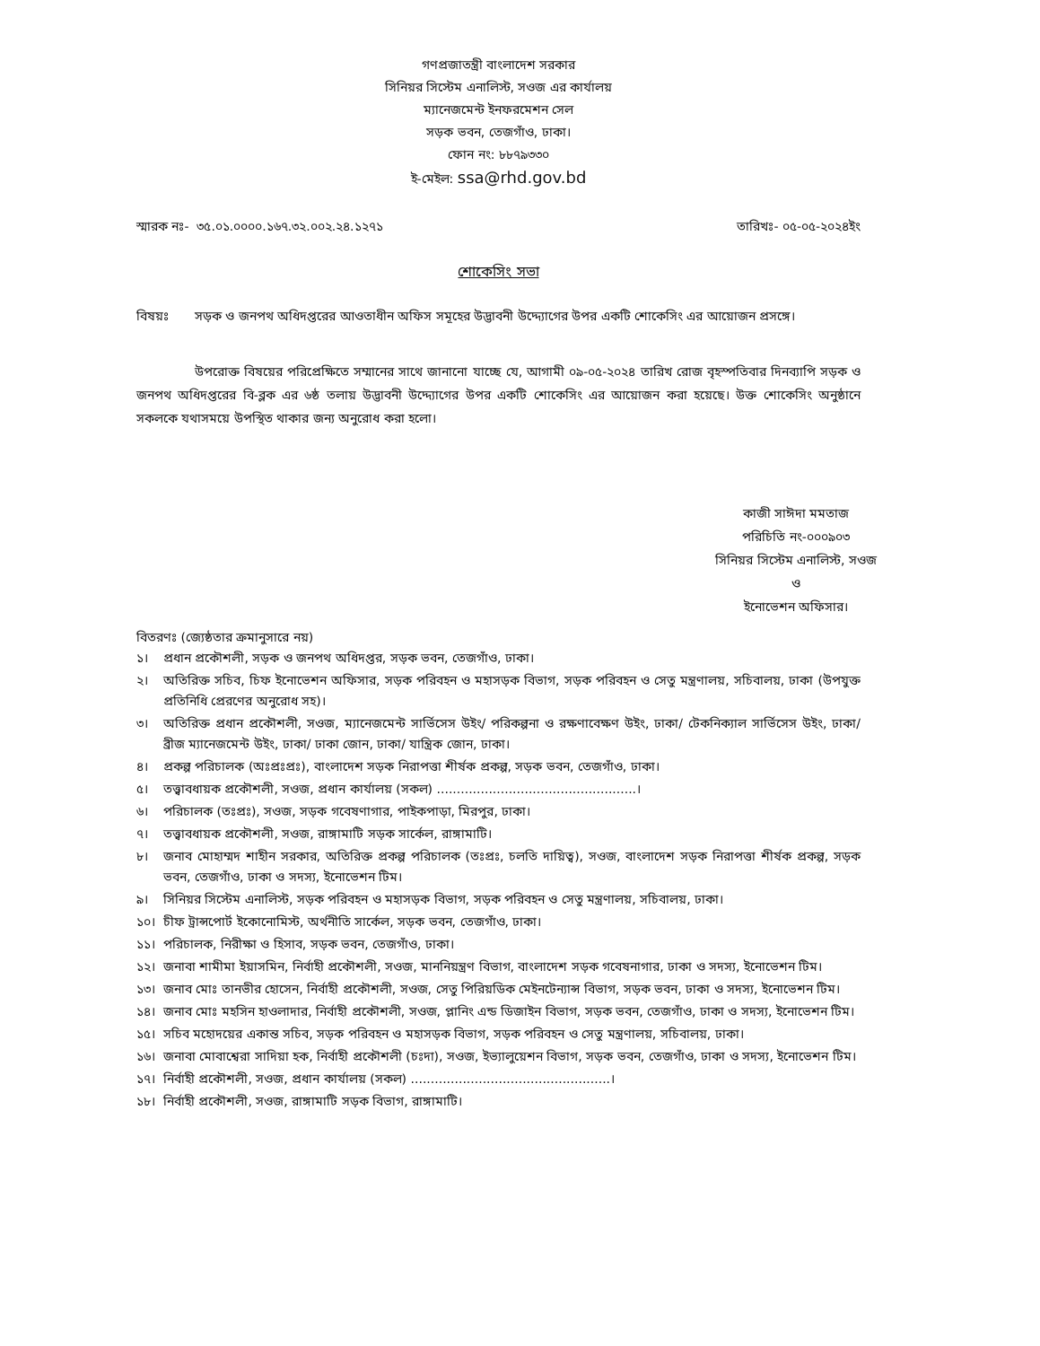গণপ্রজাতন্ত্রী বাংলাদেশ সরকার
সিনিয়র সিস্টেম এনালিস্ট, সওজ এর কার্যালয়
ম্যানেজমেন্ট ইনফরমেশন সেল
সড়ক ভবন, তেজগাঁও, ঢাকা।
ফোন নং: ৮৮৭৯৩৩০
ই-মেইল: ssa@rhd.gov.bd
স্মারক নঃ- ৩৫.০১.০০০০.১৬৭.৩২.০০২.২৪.১২৭১ তারিখঃ- ০৫-০৫-২০২৪ইং
শোকেসিং সভা
বিষয়ঃ সড়ক ও জনপথ অধিদপ্তরের আওতাধীন অফিস সমূহের উদ্ভাবনী উদ্দ্যোগের উপর একটি শোকেসিং এর আয়োজন প্রসঙ্গে।
উপরোক্ত বিষয়ের পরিপ্রেক্ষিতে সম্মানের সাথে জানানো যাচ্ছে যে, আগামী ০৯-০৫-২০২৪ তারিখ রোজ বৃহস্পতিবার দিনব্যাপি সড়ক ও জনপথ অধিদপ্তরের বি-ব্লক এর ৬ষ্ঠ তলায় উদ্ভাবনী উদ্দ্যোগের উপর একটি শোকেসিং এর আয়োজন করা হয়েছে। উক্ত শোকেসিং অনুষ্ঠানে সকলকে যথাসময়ে উপস্থিত থাকার জন্য অনুরোধ করা হলো।
কাজী সাঈদা মমতাজ
পরিচিতি নং-০০০৯০৩
সিনিয়র সিস্টেম এনালিস্ট, সওজ
ও
ইনোভেশন অফিসার।
বিতরণঃ (জ্যেষ্ঠতার ক্রমানুসারে নয়)
১। প্রধান প্রকৌশলী, সড়ক ও জনপথ অধিদপ্তর, সড়ক ভবন, তেজগাঁও, ঢাকা।
২। অতিরিক্ত সচিব, চিফ ইনোভেশন অফিসার, সড়ক পরিবহন ও মহাসড়ক বিভাগ, সড়ক পরিবহন ও সেতু মন্ত্রণালয়, সচিবালয়, ঢাকা (উপযুক্ত প্রতিনিধি প্রেরণের অনুরোধ সহ)।
৩। অতিরিক্ত প্রধান প্রকৌশলী, সওজ, ম্যানেজমেন্ট সার্ভিসেস উইং/ পরিকল্পনা ও রক্ষণাবেক্ষণ উইং, ঢাকা/ টেকনিক্যাল সার্ভিসেস উইং, ঢাকা/ ব্রীজ ম্যানেজমেন্ট উইং, ঢাকা/ ঢাকা জোন, ঢাকা/ যান্ত্রিক জোন, ঢাকা।
৪। প্রকল্প পরিচালক (অঃপ্রঃপ্রঃ), বাংলাদেশ সড়ক নিরাপত্তা শীর্ষক প্রকল্প, সড়ক ভবন, তেজগাঁও, ঢাকা।
৫। তত্ত্বাবধায়ক প্রকৌশলী, সওজ, প্রধান কার্যালয় (সকল) ..................................................।
৬। পরিচালক (তঃপ্রঃ), সওজ, সড়ক গবেষণাগার, পাইকপাড়া, মিরপুর, ঢাকা।
৭। তত্ত্বাবধায়ক প্রকৌশলী, সওজ, রাঙ্গামাটি সড়ক সার্কেল, রাঙ্গামাটি।
৮। জনাব মোহাম্মদ শাহীন সরকার, অতিরিক্ত প্রকল্প পরিচালক (তঃপ্রঃ, চলতি দায়িত্ব), সওজ, বাংলাদেশ সড়ক নিরাপত্তা শীর্ষক প্রকল্প, সড়ক ভবন, তেজগাঁও, ঢাকা ও সদস্য, ইনোভেশন টিম।
৯। সিনিয়র সিস্টেম এনালিস্ট, সড়ক পরিবহন ও মহাসড়ক বিভাগ, সড়ক পরিবহন ও সেতু মন্ত্রণালয়, সচিবালয়, ঢাকা।
১০। চীফ ট্রান্সপোর্ট ইকোনোমিস্ট, অর্থনীতি সার্কেল, সড়ক ভবন, তেজগাঁও, ঢাকা।
১১। পরিচালক, নিরীক্ষা ও হিসাব, সড়ক ভবন, তেজগাঁও, ঢাকা।
১২। জনাবা শামীমা ইয়াসমিন, নির্বাহী প্রকৌশলী, সওজ, মাননিয়ন্ত্রণ বিভাগ, বাংলাদেশ সড়ক গবেষনাগার, ঢাকা ও সদস্য, ইনোভেশন টিম।
১৩। জনাব মোঃ তানভীর হোসেন, নির্বাহী প্রকৌশলী, সওজ, সেতু পিরিয়ডিক মেইনটেন্যান্স বিভাগ, সড়ক ভবন, ঢাকা ও সদস্য, ইনোভেশন টিম।
১৪। জনাব মোঃ মহসিন হাওলাদার, নির্বাহী প্রকৌশলী, সওজ, প্লানিং এন্ড ডিজাইন বিভাগ, সড়ক ভবন, তেজগাঁও, ঢাকা ও সদস্য, ইনোভেশন টিম।
১৫। সচিব মহোদয়ের একান্ত সচিব, সড়ক পরিবহন ও মহাসড়ক বিভাগ, সড়ক পরিবহন ও সেতু মন্ত্রণালয়, সচিবালয়, ঢাকা।
১৬। জনাবা মোবাশ্বেরা সাদিয়া হক, নির্বাহী প্রকৌশলী (চঃদা), সওজ, ইভ্যালুয়েশন বিভাগ, সড়ক ভবন, তেজগাঁও, ঢাকা ও সদস্য, ইনোভেশন টিম।
১৭। নির্বাহী প্রকৌশলী, সওজ, প্রধান কার্যালয় (সকল) ..................................................।
১৮। নির্বাহী প্রকৌশলী, সওজ, রাঙ্গামাটি সড়ক বিভাগ, রাঙ্গামাটি।